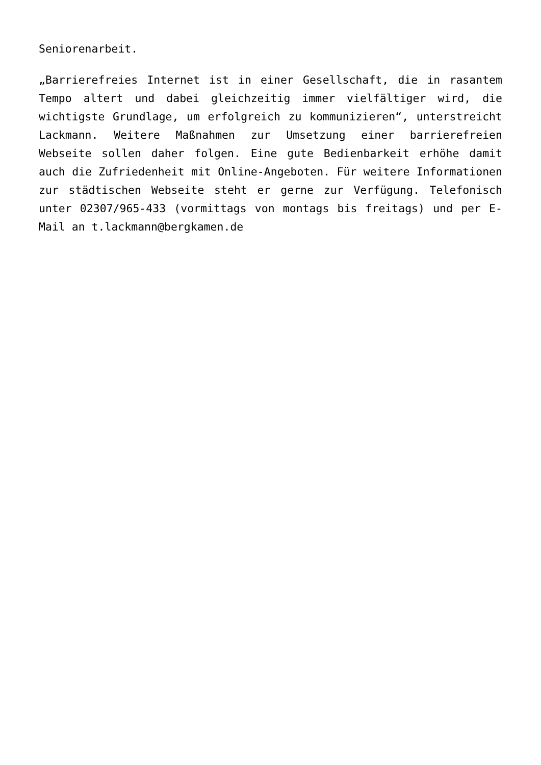Seniorenarbeit.
„Barrierefreies Internet ist in einer Gesellschaft, die in rasantem Tempo altert und dabei gleichzeitig immer vielfältiger wird, die wichtigste Grundlage, um erfolgreich zu kommunizieren“, unterstreicht Lackmann. Weitere Maßnahmen zur Umsetzung einer barrierefreien Webseite sollen daher folgen. Eine gute Bedienbarkeit erhöhe damit auch die Zufriedenheit mit Online-Angeboten. Für weitere Informationen zur städtischen Webseite steht er gerne zur Verfügung. Telefonisch unter 02307/965-433 (vormittags von montags bis freitags) und per E-Mail an t.lackmann@bergkamen.de